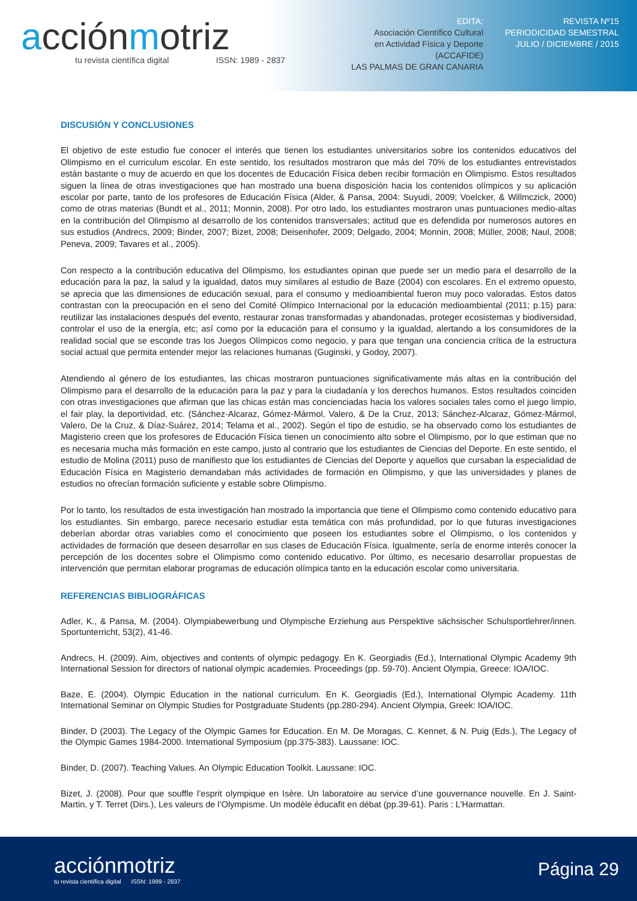acciónmotriz
tu revista científica digital ISSN: 1989 - 2837
EDITA:
Asociación Científico Cultural
en Actividad Física y Deporte
(ACCAFIDE)
LAS PALMAS DE GRAN CANARIA
REVISTA Nº15
PERIODICIDAD SEMESTRAL
JULIO / DICIEMBRE / 2015
DISCUSIÓN Y CONCLUSIONES
El objetivo de este estudio fue conocer el interés que tienen los estudiantes universitarios sobre los contenidos educativos del Olimpismo en el curriculum escolar. En este sentido, los resultados mostraron que más del 70% de los estudiantes entrevistados están bastante o muy de acuerdo en que los docentes de Educación Física deben recibir formación en Olimpismo. Estos resultados siguen la línea de otras investigaciones que han mostrado una buena disposición hacia los contenidos olímpicos y su aplicación escolar por parte, tanto de los profesores de Educación Física (Alder, & Pansa, 2004: Suyudi, 2009; Voelcker, & Willmczick, 2000) como de otras materias (Bundt et al., 2011; Monnin, 2008). Por otro lado, los estudiantes mostraron unas puntuaciones medio-altas en la contribución del Olimpismo al desarrollo de los contenidos transversales; actitud que es defendida por numerosos autores en sus estudios (Andrecs, 2009; Binder, 2007; Bizet, 2008; Deisenhofer, 2009; Delgado, 2004; Monnin, 2008; Müller, 2008; Naul, 2008; Peneva, 2009; Tavares et al., 2005).
Con respecto a la contribución educativa del Olimpismo, los estudiantes opinan que puede ser un medio para el desarrollo de la educación para la paz, la salud y la igualdad, datos muy similares al estudio de Baze (2004) con escolares. En el extremo opuesto, se aprecia que las dimensiones de educación sexual, para el consumo y medioambiental fueron muy poco valoradas. Estos datos contrastan con la preocupación en el seno del Comité Olímpico Internacional por la educación medioambiental (2011; p.15) para: reutilizar las instalaciones después del evento, restaurar zonas transformadas y abandonadas, proteger ecosistemas y biodiversidad, controlar el uso de la energía, etc; así como por la educación para el consumo y la igualdad, alertando a los consumidores de la realidad social que se esconde tras los Juegos Olímpicos como negocio, y para que tengan una conciencia crítica de la estructura social actual que permita entender mejor las relaciones humanas (Guginski, y Godoy, 2007).
Atendiendo al género de los estudiantes, las chicas mostraron puntuaciones significativamente más altas en la contribución del Olimpismo para el desarrollo de la educación para la paz y para la ciudadanía y los derechos humanos. Estos resultados coinciden con otras investigaciones que afirman que las chicas están mas concienciadas hacia los valores sociales tales como el juego limpio, el fair play, la deportividad, etc. (Sánchez-Alcaraz, Gómez-Mármol, Valero, & De la Cruz, 2013; Sánchez-Alcaraz, Gómez-Mármol, Valero, De la Cruz, & Díaz-Suárez, 2014; Telama et al., 2002). Según el tipo de estudio, se ha observado como los estudiantes de Magisterio creen que los profesores de Educación Física tienen un conocimiento alto sobre el Olimpismo, por lo que estiman que no es necesaria mucha más formación en este campo, justo al contrario que los estudiantes de Ciencias del Deporte. En este sentido, el estudio de Molina (2011) puso de manifiesto que los estudiantes de Ciencias del Deporte y aquellos que cursaban la especialidad de Educación Física en Magisterio demandaban más actividades de formación en Olimpismo, y que las universidades y planes de estudios no ofrecían formación suficiente y estable sobre Olimpismo.
Por lo tanto, los resultados de esta investigación han mostrado la importancia que tiene el Olimpismo como contenido educativo para los estudiantes. Sin embargo, parece necesario estudiar esta temática con más profundidad, por lo que futuras investigaciones deberían abordar otras variables como el conocimiento que poseen los estudiantes sobre el Olimpismo, o los contenidos y actividades de formación que deseen desarrollar en sus clases de Educación Física. Igualmente, sería de enorme interés conocer la percepción de los docentes sobre el Olimpismo como contenido educativo. Por último, es necesario desarrollar propuestas de intervención que permitan elaborar programas de educación olímpica tanto en la educación escolar como universitaria.
REFERENCIAS BIBLIOGRÁFICAS
Adler, K., & Pansa, M. (2004). Olympiabewerbung und Olympische Erziehung aus Perspektive sächsischer Schulsportlehrer/innen. Sportunterricht, 53(2), 41-46.
Andrecs, H. (2009). Aim, objectives and contents of olympic pedagogy. En K. Georgiadis (Ed.), International Olympic Academy 9th International Session for directors of national olympic academies. Proceedings (pp. 59-70). Ancient Olympia, Greece: IOA/IOC.
Baze, E. (2004). Olympic Education in the national curriculum. En K. Georgiadis (Ed.), International Olympic Academy. 11th International Seminar on Olympic Studies for Postgraduate Students (pp.280-294). Ancient Olympia, Greek: IOA/IOC.
Binder, D (2003). The Legacy of the Olympic Games for Education. En M. De Moragas, C. Kennet, & N. Puig (Eds.), The Legacy of the Olympic Games 1984-2000. International Symposium (pp.375-383). Laussane: IOC.
Binder, D. (2007). Teaching Values. An Olympic Education Toolkit. Laussane: IOC.
Bizet, J. (2008). Pour que souffle l’esprit olympique en Isère. Un laboratoire au service d’une gouvernance nouvelle. En J. Saint-Martin, y T. Terret (Dirs.), Les valeurs de l’Olympisme. Un modèle éducafit en débat (pp.39-61). Paris : L’Harmattan.
acciónmotriz
tu revista científica digital ISSN: 1989 - 2837
Página 29